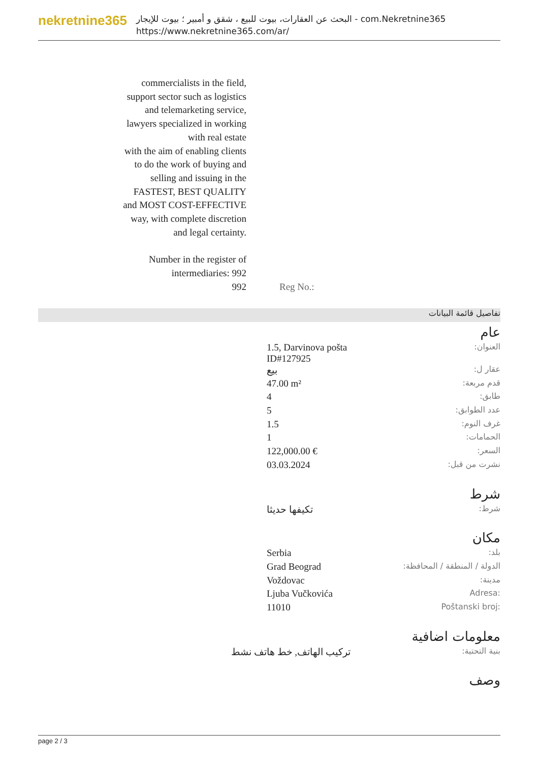nekretnine365
البحث عن العقارات، بيوت للبيع ، شقق و أمبير ؛ بيوت للإيجار - com.Nekretnine365
https://www.nekretnine365.com/ar/
commercialists in the field,
support sector such as logistics
and telemarketing service,
lawyers specialized in working
with real estate
with the aim of enabling clients
to do the work of buying and
selling and issuing in the
FASTEST, BEST QUALITY
and MOST COST-EFFECTIVE
way, with complete discretion
and legal certainty.
Number in the register of
intermediaries: 992
992
Reg No.:
تفاصيل قائمة البيانات
عام
| العنوان: | 1.5, Darvinova pošta ID#127925 | |
| عقار ل: | بيع | |
| قدم مربعة: | 47.00 m² | |
| طابق: | 4 | |
| عدد الطوابق: | 5 | |
| غرف النوم: | 1.5 | |
| الحمامات: | 1 | |
| السعر: | 122,000.00 € | |
| نشرت من قبل: | 03.03.2024 | |
شرط
| شرط: | تكيفها حديثا | |
مكان
| بلد: | Serbia | |
| الدولة / المنطقة / المحافظة: | Grad Beograd | |
| مدينة: | Voždovac | |
| Adresa: | Ljuba Vučkovića | |
| Poštanski broj: | 11010 | |
معلومات اضافية
| بنية التحتية: | تركيب الهاتف, خط هاتف نشط | |
وصف
page 2 / 3